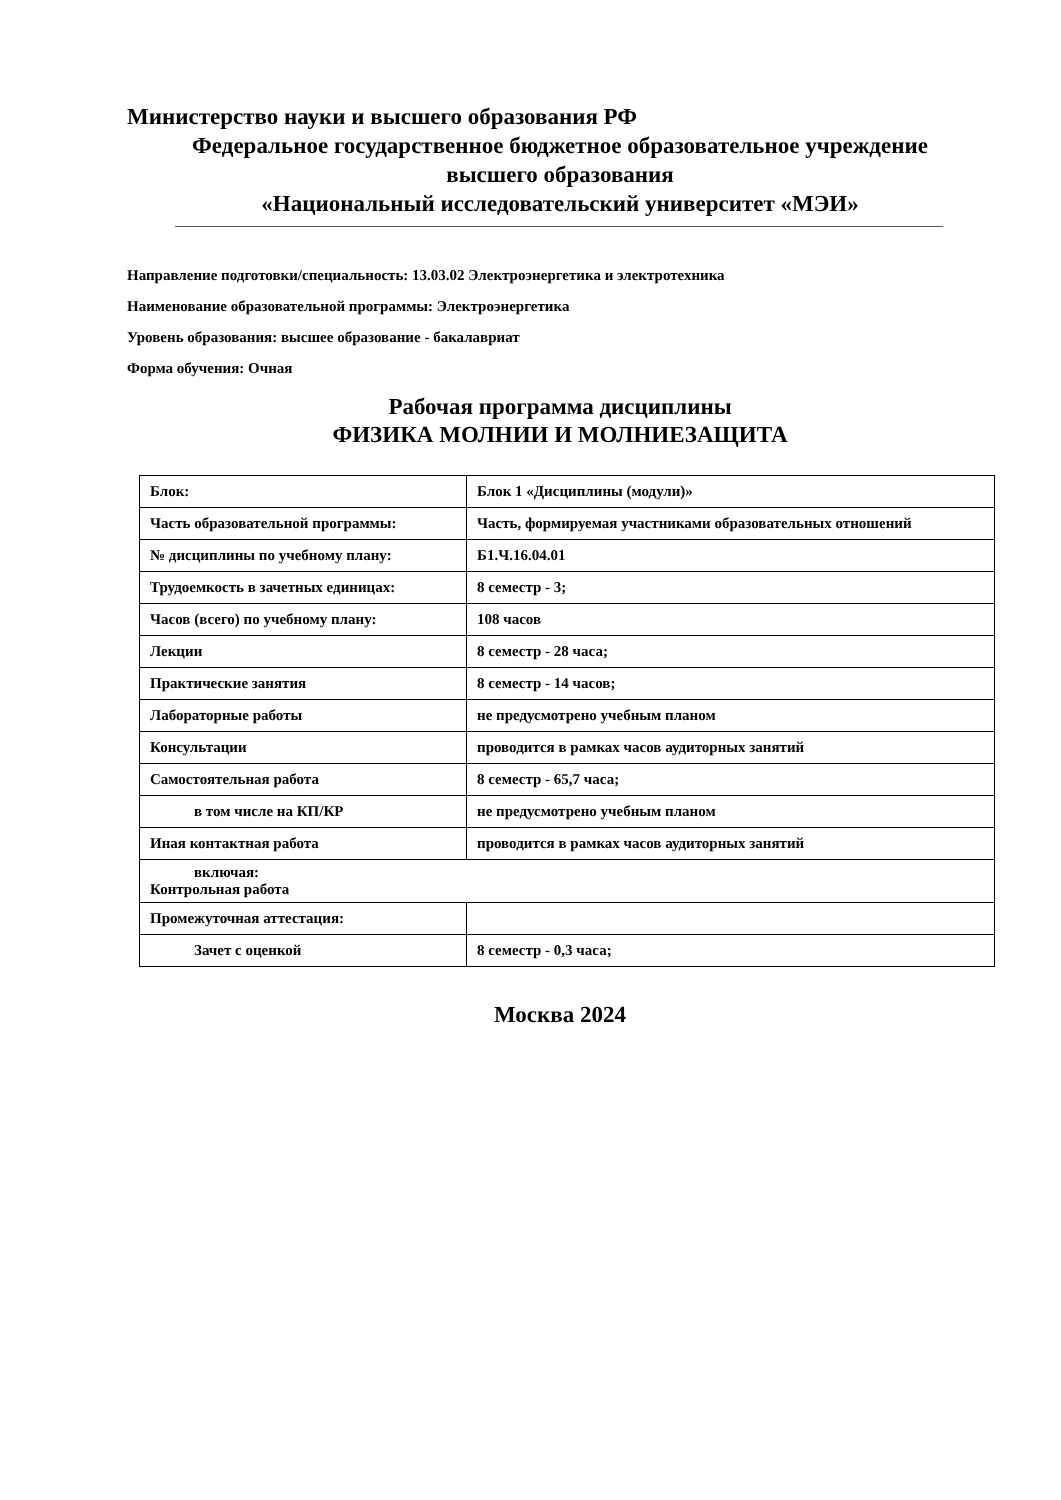Министерство науки и высшего образования РФ
Федеральное государственное бюджетное образовательное учреждение
высшего образования
«Национальный исследовательский университет «МЭИ»
Направление подготовки/специальность: 13.03.02 Электроэнергетика и электротехника
Наименование образовательной программы: Электроэнергетика
Уровень образования: высшее образование - бакалавриат
Форма обучения: Очная
Рабочая программа дисциплины
ФИЗИКА МОЛНИИ И МОЛНИЕЗАЩИТА
| Блок: | Блок 1 «Дисциплины (модули)» |
| Часть образовательной программы: | Часть, формируемая участниками образовательных отношений |
| № дисциплины по учебному плану: | Б1.Ч.16.04.01 |
| Трудоемкость в зачетных единицах: | 8 семестр - 3; |
| Часов (всего) по учебному плану: | 108 часов |
| Лекции | 8 семестр - 28 часа; |
| Практические занятия | 8 семестр - 14 часов; |
| Лабораторные работы | не предусмотрено учебным планом |
| Консультации | проводится в рамках часов аудиторных занятий |
| Самостоятельная работа | 8 семестр - 65,7 часа; |
| в том числе на КП/КР | не предусмотрено учебным планом |
| Иная контактная работа | проводится в рамках часов аудиторных занятий |
| включая: Контрольная работа | |
| Промежуточная аттестация: | |
| Зачет с оценкой | 8 семестр - 0,3 часа; |
Москва 2024